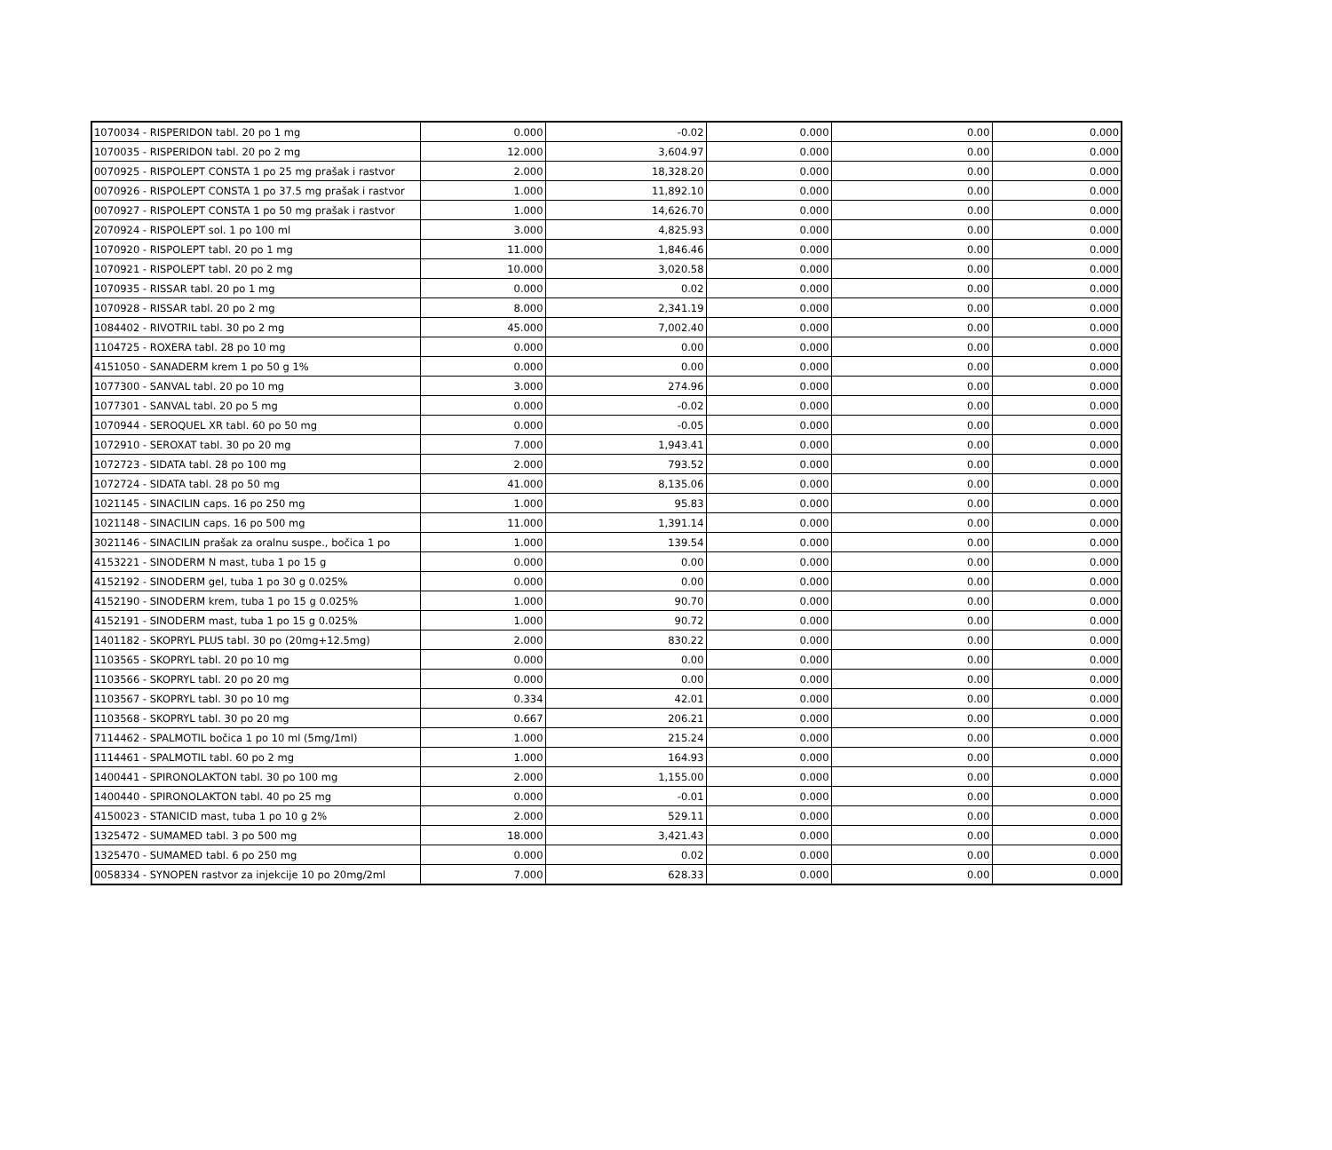| 1070034 - RISPERIDON tabl. 20 po 1 mg | 0.000 | -0.02 | 0.000 | 0.00 | 0.000 |
| 1070035 - RISPERIDON tabl. 20 po 2 mg | 12.000 | 3,604.97 | 0.000 | 0.00 | 0.000 |
| 0070925 - RISPOLEPT CONSTA 1 po 25 mg prašak i rastvor | 2.000 | 18,328.20 | 0.000 | 0.00 | 0.000 |
| 0070926 - RISPOLEPT CONSTA 1 po 37.5 mg prašak i rastvor | 1.000 | 11,892.10 | 0.000 | 0.00 | 0.000 |
| 0070927 - RISPOLEPT CONSTA 1 po 50 mg prašak i rastvor | 1.000 | 14,626.70 | 0.000 | 0.00 | 0.000 |
| 2070924 - RISPOLEPT sol. 1 po 100 ml | 3.000 | 4,825.93 | 0.000 | 0.00 | 0.000 |
| 1070920 - RISPOLEPT tabl. 20 po 1 mg | 11.000 | 1,846.46 | 0.000 | 0.00 | 0.000 |
| 1070921 - RISPOLEPT tabl. 20 po 2 mg | 10.000 | 3,020.58 | 0.000 | 0.00 | 0.000 |
| 1070935 - RISSAR tabl. 20 po 1 mg | 0.000 | 0.02 | 0.000 | 0.00 | 0.000 |
| 1070928 - RISSAR tabl. 20 po 2 mg | 8.000 | 2,341.19 | 0.000 | 0.00 | 0.000 |
| 1084402 - RIVOTRIL tabl. 30 po 2 mg | 45.000 | 7,002.40 | 0.000 | 0.00 | 0.000 |
| 1104725 - ROXERA tabl. 28 po 10 mg | 0.000 | 0.00 | 0.000 | 0.00 | 0.000 |
| 4151050 - SANADERM krem 1 po 50 g 1% | 0.000 | 0.00 | 0.000 | 0.00 | 0.000 |
| 1077300 - SANVAL tabl. 20 po 10 mg | 3.000 | 274.96 | 0.000 | 0.00 | 0.000 |
| 1077301 - SANVAL tabl. 20 po 5 mg | 0.000 | -0.02 | 0.000 | 0.00 | 0.000 |
| 1070944 - SEROQUEL XR tabl. 60 po 50 mg | 0.000 | -0.05 | 0.000 | 0.00 | 0.000 |
| 1072910 - SEROXAT tabl. 30 po 20 mg | 7.000 | 1,943.41 | 0.000 | 0.00 | 0.000 |
| 1072723 - SIDATA tabl. 28 po 100 mg | 2.000 | 793.52 | 0.000 | 0.00 | 0.000 |
| 1072724 - SIDATA tabl. 28 po 50 mg | 41.000 | 8,135.06 | 0.000 | 0.00 | 0.000 |
| 1021145 - SINACILIN caps. 16 po 250 mg | 1.000 | 95.83 | 0.000 | 0.00 | 0.000 |
| 1021148 - SINACILIN caps. 16 po 500 mg | 11.000 | 1,391.14 | 0.000 | 0.00 | 0.000 |
| 3021146 - SINACILIN prašak za oralnu suspe., bočica 1 po | 1.000 | 139.54 | 0.000 | 0.00 | 0.000 |
| 4153221 - SINODERM N mast, tuba 1 po 15 g | 0.000 | 0.00 | 0.000 | 0.00 | 0.000 |
| 4152192 - SINODERM gel, tuba 1 po 30 g 0.025% | 0.000 | 0.00 | 0.000 | 0.00 | 0.000 |
| 4152190 - SINODERM krem, tuba 1 po 15 g 0.025% | 1.000 | 90.70 | 0.000 | 0.00 | 0.000 |
| 4152191 - SINODERM mast, tuba 1 po 15 g 0.025% | 1.000 | 90.72 | 0.000 | 0.00 | 0.000 |
| 1401182 - SKOPRYL PLUS tabl. 30 po (20mg+12.5mg) | 2.000 | 830.22 | 0.000 | 0.00 | 0.000 |
| 1103565 - SKOPRYL tabl. 20 po 10 mg | 0.000 | 0.00 | 0.000 | 0.00 | 0.000 |
| 1103566 - SKOPRYL tabl. 20 po 20 mg | 0.000 | 0.00 | 0.000 | 0.00 | 0.000 |
| 1103567 - SKOPRYL tabl. 30 po 10 mg | 0.334 | 42.01 | 0.000 | 0.00 | 0.000 |
| 1103568 - SKOPRYL tabl. 30 po 20 mg | 0.667 | 206.21 | 0.000 | 0.00 | 0.000 |
| 7114462 - SPALMOTIL bočica 1 po 10 ml (5mg/1ml) | 1.000 | 215.24 | 0.000 | 0.00 | 0.000 |
| 1114461 - SPALMOTIL tabl. 60 po 2 mg | 1.000 | 164.93 | 0.000 | 0.00 | 0.000 |
| 1400441 - SPIRONOLAKTON tabl. 30 po 100 mg | 2.000 | 1,155.00 | 0.000 | 0.00 | 0.000 |
| 1400440 - SPIRONOLAKTON tabl. 40 po 25 mg | 0.000 | -0.01 | 0.000 | 0.00 | 0.000 |
| 4150023 - STANICID mast, tuba 1 po 10 g 2% | 2.000 | 529.11 | 0.000 | 0.00 | 0.000 |
| 1325472 - SUMAMED tabl. 3 po 500 mg | 18.000 | 3,421.43 | 0.000 | 0.00 | 0.000 |
| 1325470 - SUMAMED tabl. 6 po 250 mg | 0.000 | 0.02 | 0.000 | 0.00 | 0.000 |
| 0058334 - SYNOPEN rastvor za injekcije 10 po 20mg/2ml | 7.000 | 628.33 | 0.000 | 0.00 | 0.000 |